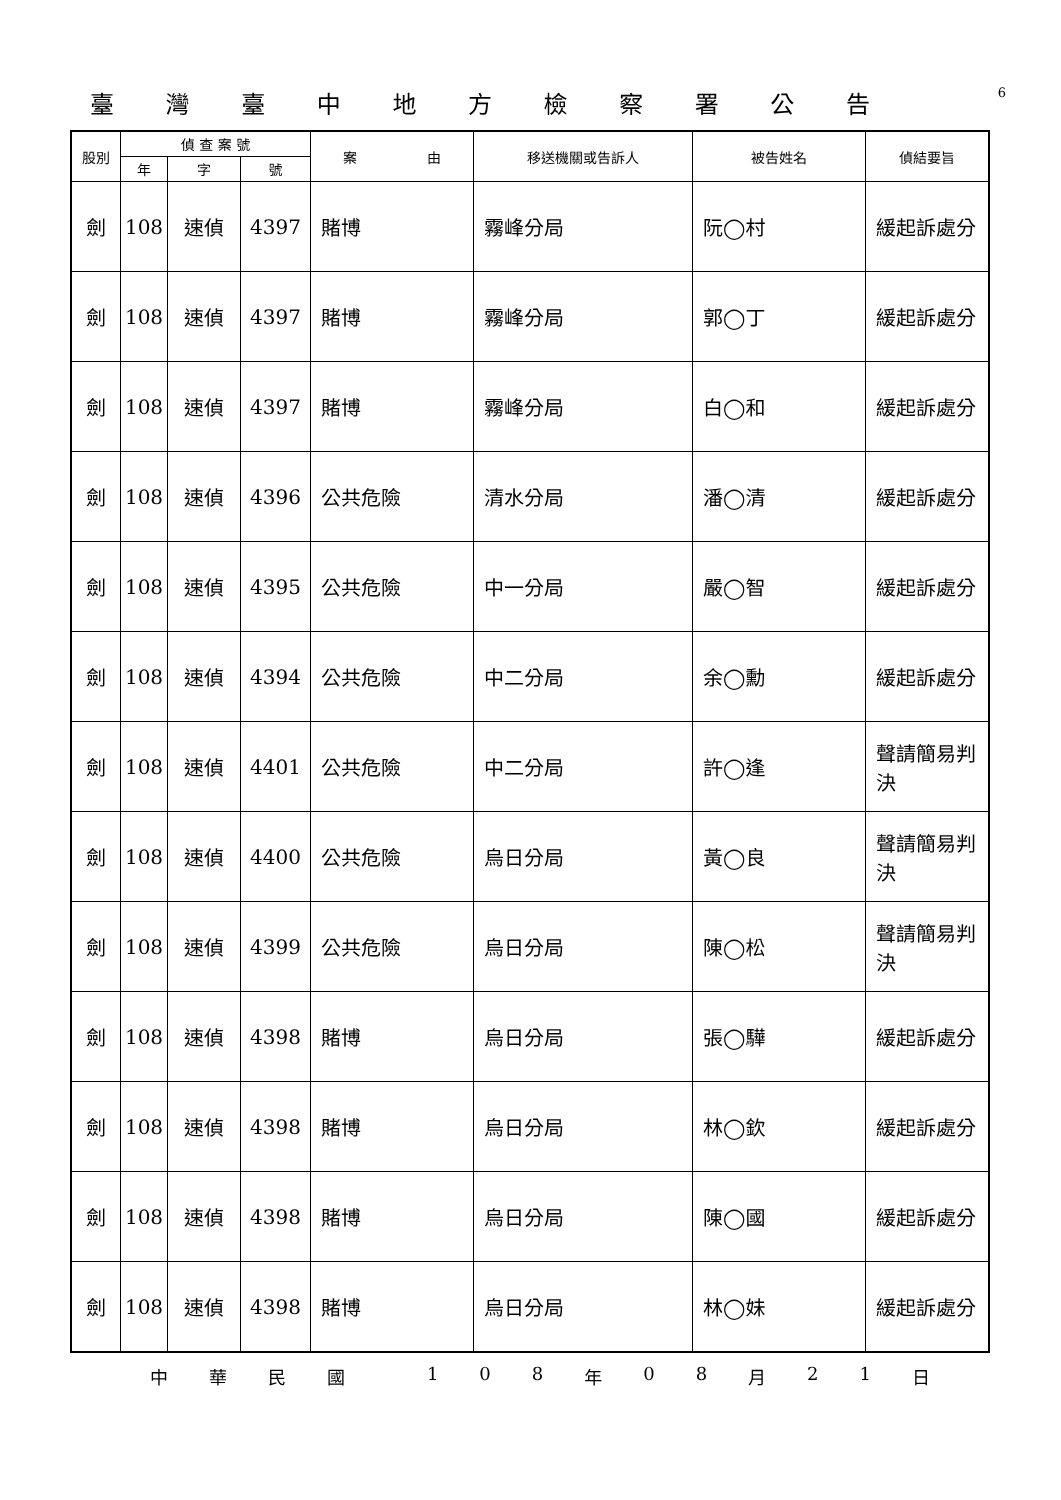6
臺灣臺中地方檢察署公告
| 股別 | 偵 查 案 號 | | | 案 由 | 移送機關或告訴人 | 被告姓名 | 偵結要旨 |
| --- | --- | --- | --- | --- | --- | --- | --- |
| | 年 | 字 | 號 | | | | |
| 劍 | 108 | 速偵 | 4397 | 賭博 | 霧峰分局 | 阮◯村 | 緩起訴處分 |
| 劍 | 108 | 速偵 | 4397 | 賭博 | 霧峰分局 | 郭◯丁 | 緩起訴處分 |
| 劍 | 108 | 速偵 | 4397 | 賭博 | 霧峰分局 | 白◯和 | 緩起訴處分 |
| 劍 | 108 | 速偵 | 4396 | 公共危險 | 清水分局 | 潘◯清 | 緩起訴處分 |
| 劍 | 108 | 速偵 | 4395 | 公共危險 | 中一分局 | 嚴◯智 | 緩起訴處分 |
| 劍 | 108 | 速偵 | 4394 | 公共危險 | 中二分局 | 余◯勳 | 緩起訴處分 |
| 劍 | 108 | 速偵 | 4401 | 公共危險 | 中二分局 | 許◯逢 | 聲請簡易判決 |
| 劍 | 108 | 速偵 | 4400 | 公共危險 | 烏日分局 | 黃◯良 | 聲請簡易判決 |
| 劍 | 108 | 速偵 | 4399 | 公共危險 | 烏日分局 | 陳◯松 | 聲請簡易判決 |
| 劍 | 108 | 速偵 | 4398 | 賭博 | 烏日分局 | 張◯驊 | 緩起訴處分 |
| 劍 | 108 | 速偵 | 4398 | 賭博 | 烏日分局 | 林◯欽 | 緩起訴處分 |
| 劍 | 108 | 速偵 | 4398 | 賭博 | 烏日分局 | 陳◯國 | 緩起訴處分 |
| 劍 | 108 | 速偵 | 4398 | 賭博 | 烏日分局 | 林◯妹 | 緩起訴處分 |
中華民國 108 年 08 月 21 日